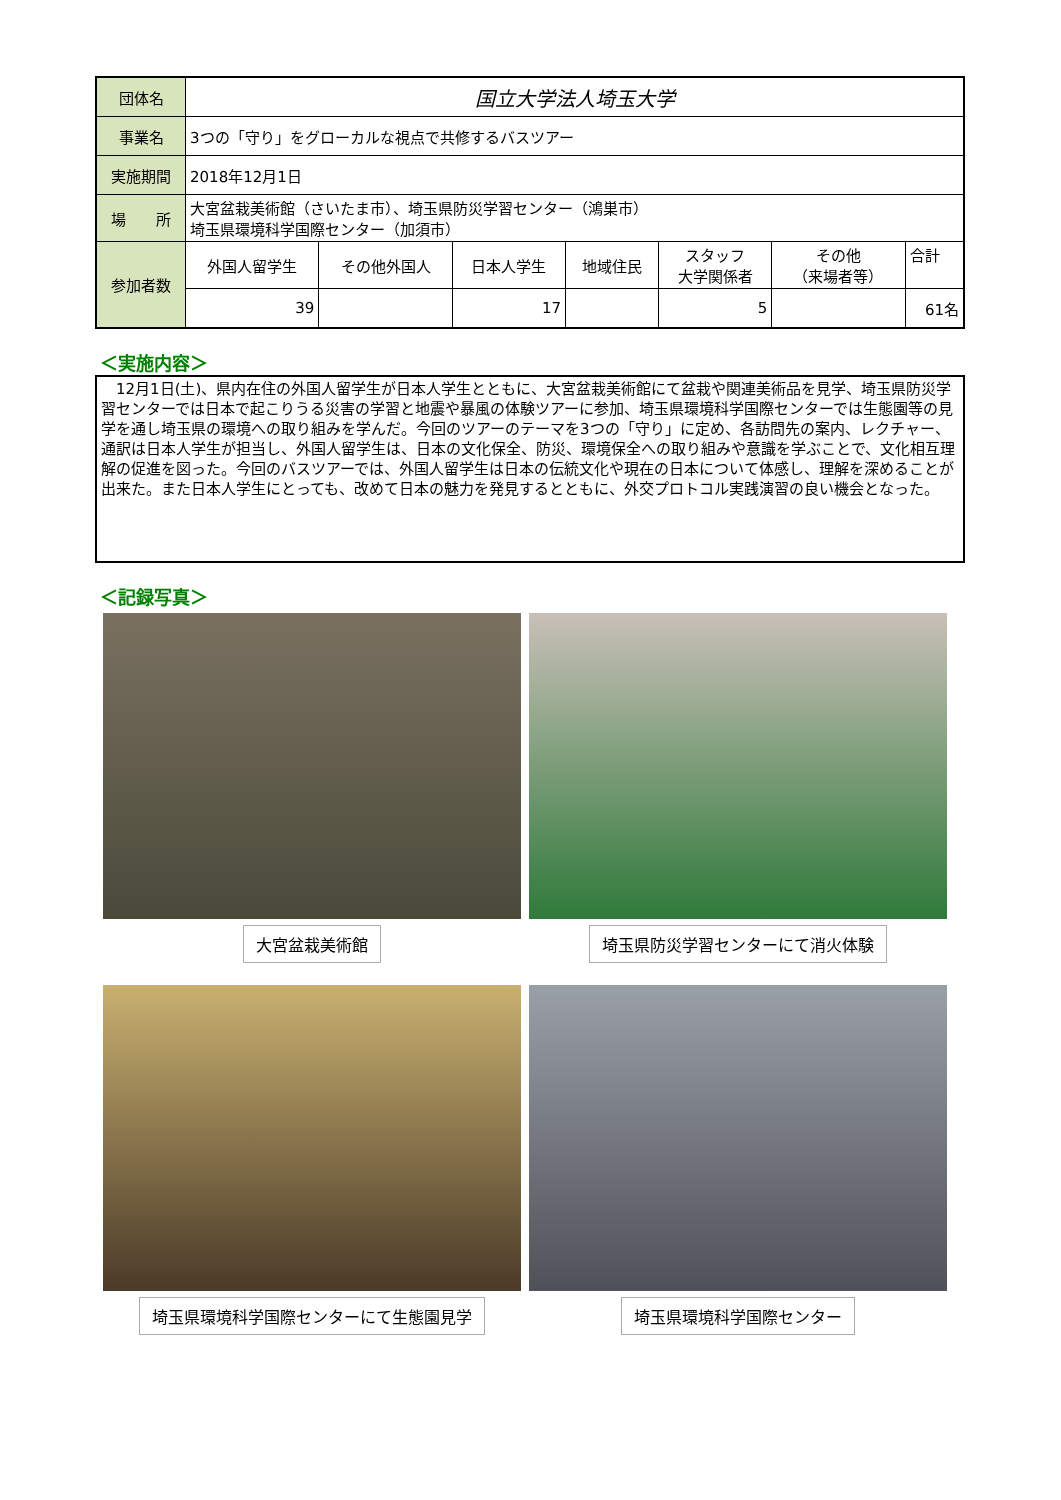| 団体名 | 国立大学法人埼玉大学 | | | | | | |
| 事業名 | 3つの「守り」をグローカルな視点で共修するバスツアー | | | | | | |
| 実施期間 | 2018年12月1日 | | | | | | |
| 場 所 | 大宮盆栽美術館（さいたま市）、埼玉県防災学習センター（鴻巣市） 埼玉県環境科学国際センター（加須市） | | | | | | |
| 参加者数 | 外国人留学生 | その他外国人 | 日本人学生 | 地域住民 | スタッフ 大学関係者 | その他 （来場者等） | 合計 |
| | 39 | | 17 | | 5 | | 61名 |
＜実施内容＞
　12月1日(土)、県内在住の外国人留学生が日本人学生とともに、大宮盆栽美術館にて盆栽や関連美術品を見学、埼玉県防災学習センターでは日本で起こりうる災害の学習と地震や暴風の体験ツアーに参加、埼玉県環境科学国際センターでは生態園等の見学を通し埼玉県の環境への取り組みを学んだ。今回のツアーのテーマを3つの「守り」に定め、各訪問先の案内、レクチャー、通訳は日本人学生が担当し、外国人留学生は、日本の文化保全、防災、環境保全への取り組みや意識を学ぶことで、文化相互理解の促進を図った。今回のバスツアーでは、外国人留学生は日本の伝統文化や現在の日本について体感し、理解を深めることが出来た。また日本人学生にとっても、改めて日本の魅力を発見するとともに、外交プロトコル実践演習の良い機会となった。
＜記録写真＞
大宮盆栽美術館
埼玉県防災学習センターにて消火体験
埼玉県環境科学国際センターにて生態園見学
埼玉県環境科学国際センター